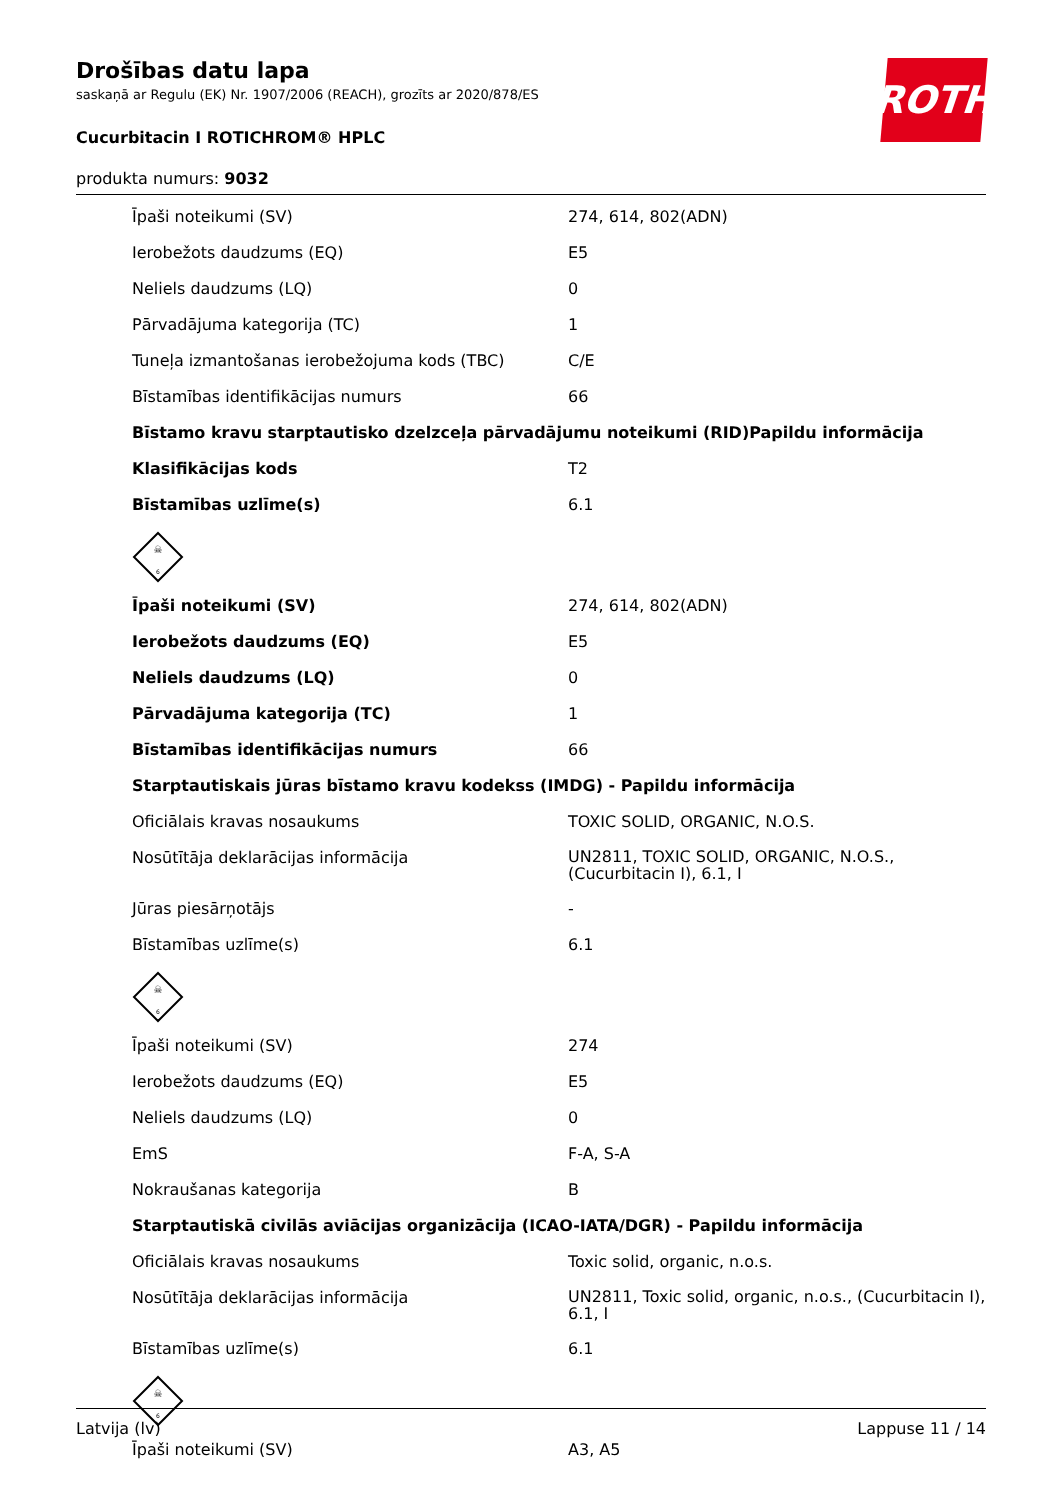Drošības datu lapa
saskaņā ar Regulu (EK) Nr. 1907/2006 (REACH), grozīts ar 2020/878/ES
Cucurbitacin I ROTICHROM® HPLC
produkta numurs: 9032
ROTH
| Īpaši noteikumi (SV) | 274, 614, 802(ADN) |
| Ierobežots daudzums (EQ) | E5 |
| Neliels daudzums (LQ) | 0 |
| Pārvadājuma kategorija (TC) | 1 |
| Tuneļa izmantošanas ierobežojuma kods (TBC) | C/E |
| Bīstamības identifikācijas numurs | 66 |
| Bīstamo kravu starptautisko dzelzceļa pārvadājumu noteikumi (RID)Papildu informācija | |
| Klasifikācijas kods | T2 |
| Bīstamības uzlīme(s) | 6.1 |
| ☠ 6 | |
| Īpaši noteikumi (SV) | 274, 614, 802(ADN) |
| Ierobežots daudzums (EQ) | E5 |
| Neliels daudzums (LQ) | 0 |
| Pārvadājuma kategorija (TC) | 1 |
| Bīstamības identifikācijas numurs | 66 |
| Starptautiskais jūras bīstamo kravu kodekss (IMDG) - Papildu informācija | |
| Oficiālais kravas nosaukums | TOXIC SOLID, ORGANIC, N.O.S. |
| Nosūtītāja deklarācijas informācija | UN2811, TOXIC SOLID, ORGANIC, N.O.S., (Cucurbitacin I), 6.1, I |
| Jūras piesārņotājs | - |
| Bīstamības uzlīme(s) | 6.1 |
| ☠ 6 | |
| Īpaši noteikumi (SV) | 274 |
| Ierobežots daudzums (EQ) | E5 |
| Neliels daudzums (LQ) | 0 |
| EmS | F-A, S-A |
| Nokraušanas kategorija | B |
| Starptautiskā civilās aviācijas organizācija (ICAO-IATA/DGR) - Papildu informācija | |
| Oficiālais kravas nosaukums | Toxic solid, organic, n.o.s. |
| Nosūtītāja deklarācijas informācija | UN2811, Toxic solid, organic, n.o.s., (Cucurbitacin I), 6.1, I |
| Bīstamības uzlīme(s) | 6.1 |
| ☠ 6 | |
| Īpaši noteikumi (SV) | A3, A5 |
Latvija (lv) Lappuse 11 / 14